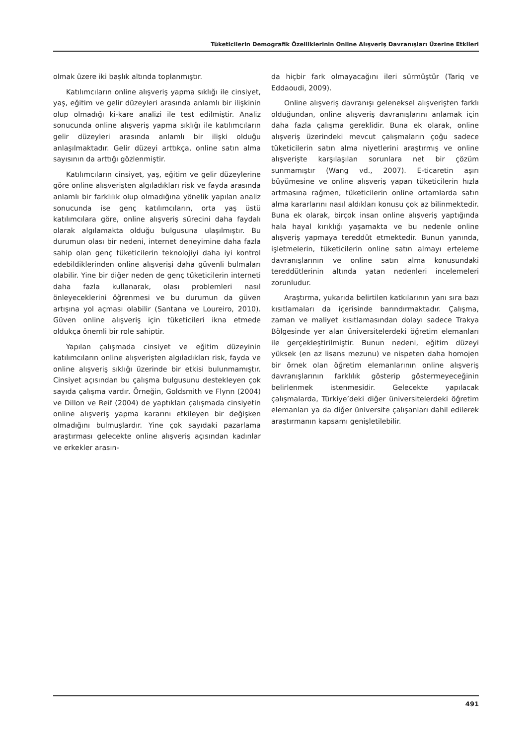Tüketicilerin Demografik Özelliklerinin Online Alışveriş Davranışları Üzerine Etkileri
olmak üzere iki başlık altında toplanmıştır.
Katılımcıların online alışveriş yapma sıklığı ile cinsiyet, yaş, eğitim ve gelir düzeyleri arasında anlamlı bir ilişkinin olup olmadığı ki-kare analizi ile test edilmiştir. Analiz sonucunda online alışveriş yapma sıklığı ile katılımcıların gelir düzeyleri arasında anlamlı bir ilişki olduğu anlaşılmaktadır. Gelir düzeyi arttıkça, online satın alma sayısının da arttığı gözlenmiştir.
Katılımcıların cinsiyet, yaş, eğitim ve gelir düzeylerine göre online alışverişten algıladıkları risk ve fayda arasında anlamlı bir farklılık olup olmadığına yönelik yapılan analiz sonucunda ise genç katılımcıların, orta yaş üstü katılımcılara göre, online alışveriş sürecini daha faydalı olarak algılamakta olduğu bulgusuna ulaşılmıştır. Bu durumun olası bir nedeni, internet deneyimine daha fazla sahip olan genç tüketicilerin teknolojiyi daha iyi kontrol edebildiklerinden online alışverişi daha güvenli bulmaları olabilir. Yine bir diğer neden de genç tüketicilerin interneti daha fazla kullanarak, olası problemleri nasıl önleyeceklerini öğrenmesi ve bu durumun da güven artışına yol açması olabilir (Santana ve Loureiro, 2010). Güven online alışveriş için tüketicileri ikna etmede oldukça önemli bir role sahiptir.
Yapılan çalışmada cinsiyet ve eğitim düzeyinin katılımcıların online alışverişten algıladıkları risk, fayda ve online alışveriş sıklığı üzerinde bir etkisi bulunmamıştır. Cinsiyet açısından bu çalışma bulgusunu destekleyen çok sayıda çalışma vardır. Örneğin, Goldsmith ve Flynn (2004) ve Dillon ve Reif (2004) de yaptıkları çalışmada cinsiyetin online alışveriş yapma kararını etkileyen bir değişken olmadığını bulmuşlardır. Yine çok sayıdaki pazarlama araştırması gelecekte online alışveriş açısından kadınlar ve erkekler arasın-
da hiçbir fark olmayacağını ileri sürmüştür (Tariq ve Eddaoudi, 2009).
Online alışveriş davranışı geleneksel alışverişten farklı olduğundan, online alışveriş davranışlarını anlamak için daha fazla çalışma gereklidir. Buna ek olarak, online alışveriş üzerindeki mevcut çalışmaların çoğu sadece tüketicilerin satın alma niyetlerini araştırmış ve online alışverişte karşılaşılan sorunlara net bir çözüm sunmamıştır (Wang vd., 2007). E-ticaretin aşırı büyümesine ve online alışveriş yapan tüketicilerin hızla artmasına rağmen, tüketicilerin online ortamlarda satın alma kararlarını nasıl aldıkları konusu çok az bilinmektedir. Buna ek olarak, birçok insan online alışveriş yaptığında hala hayal kırıklığı yaşamakta ve bu nedenle online alışveriş yapmaya tereddüt etmektedir. Bunun yanında, işletmelerin, tüketicilerin online satın almayı erteleme davranışlarının ve online satın alma konusundaki tereddütlerinin altında yatan nedenleri incelemeleri zorunludur.
Araştırma, yukarıda belirtilen katkılarının yanı sıra bazı kısıtlamaları da içerisinde barındırmaktadır. Çalışma, zaman ve maliyet kısıtlamasından dolayı sadece Trakya Bölgesinde yer alan üniversitelerdeki öğretim elemanları ile gerçekleştirilmiştir. Bunun nedeni, eğitim düzeyi yüksek (en az lisans mezunu) ve nispeten daha homojen bir örnek olan öğretim elemanlarının online alışveriş davranışlarının farklılık gösterip göstermeyeceğinin belirlenmek istenmesidir. Gelecekte yapılacak çalışmalarda, Türkiye’deki diğer üniversitelerdeki öğretim elemanları ya da diğer üniversite çalışanları dahil edilerek araştırmanın kapsamı genişletilebilir.
491